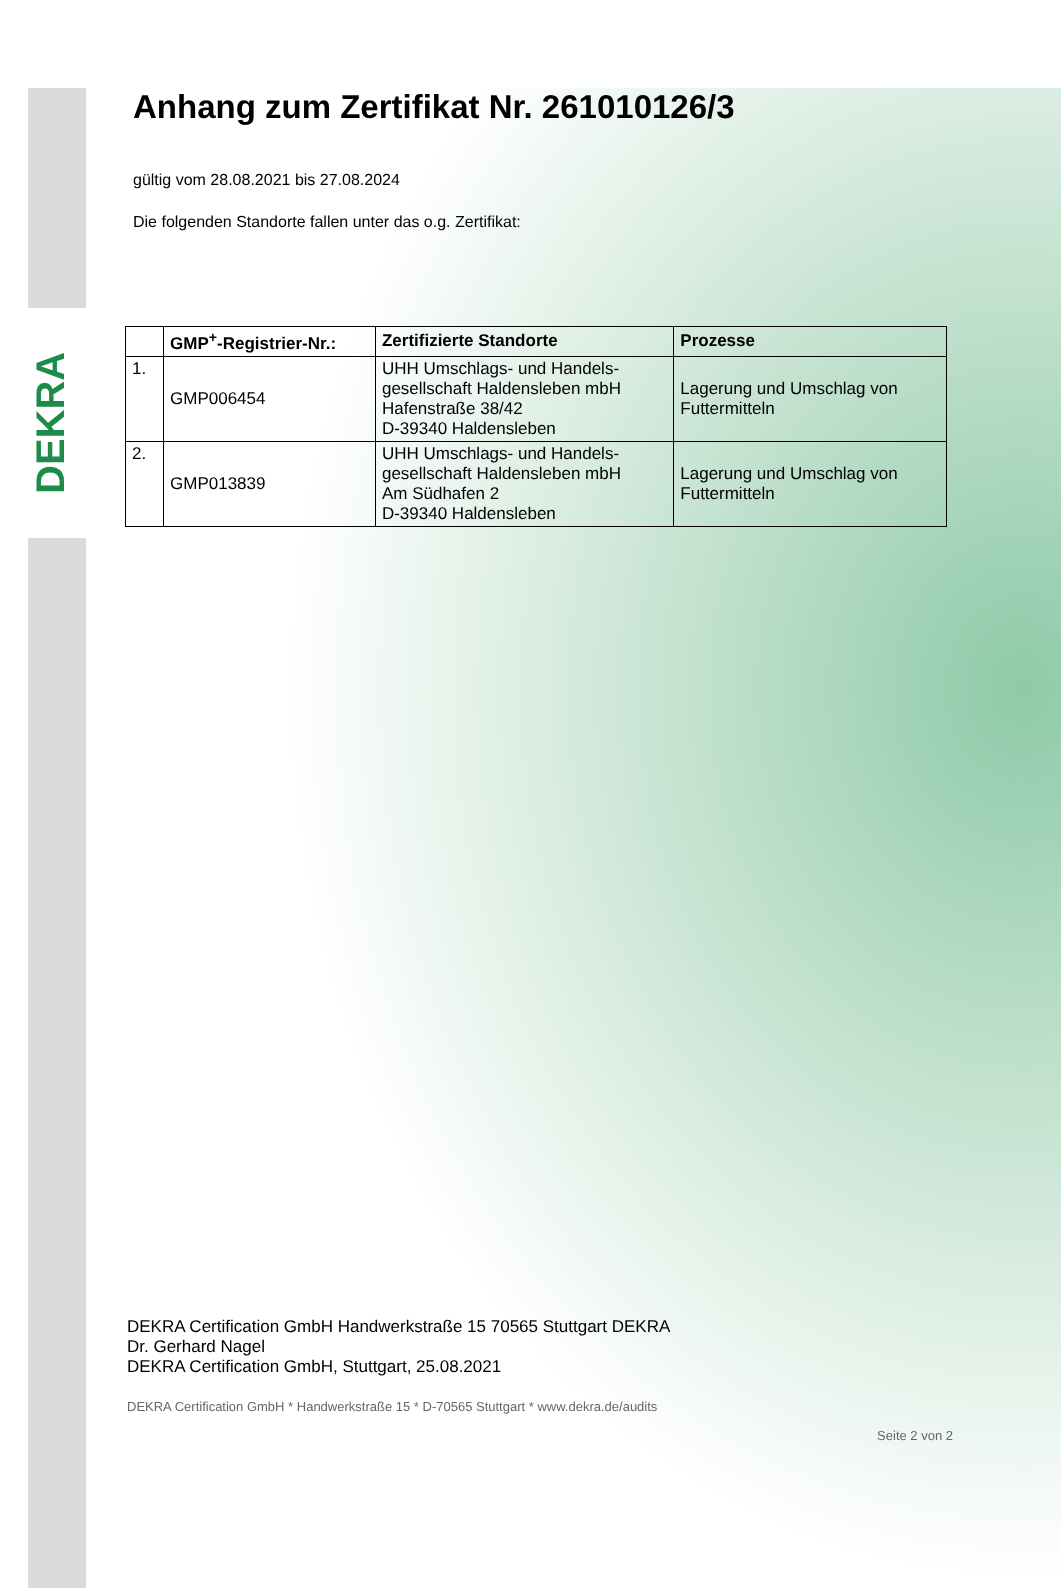DEKRA
Anhang zum Zertifikat Nr. 261010126/3
gültig vom 28.08.2021 bis 27.08.2024
Die folgenden Standorte fallen unter das o.g. Zertifikat:
| | GMP<sup>+</sup>-Registrier-Nr.: | Zertifizierte Standorte | Prozesse |
| --- | --- | --- | --- |
| 1. | GMP006454 | UHH Umschlags- und Handels- gesellschaft Haldensleben mbH Hafenstraße 38/42 D-39340 Haldensleben | Lagerung und Umschlag von Futtermitteln |
| 2. | GMP013839 | UHH Umschlags- und Handels- gesellschaft Haldensleben mbH Am Südhafen 2 D-39340 Haldensleben | Lagerung und Umschlag von Futtermitteln |
DEKRA Certification GmbH Handwerkstraße 15 70565 Stuttgart DEKRA
Dr. Gerhard Nagel
DEKRA Certification GmbH, Stuttgart, 25.08.2021
DEKRA Certification GmbH * Handwerkstraße 15 * D-70565 Stuttgart * www.dekra.de/audits
Seite 2 von 2